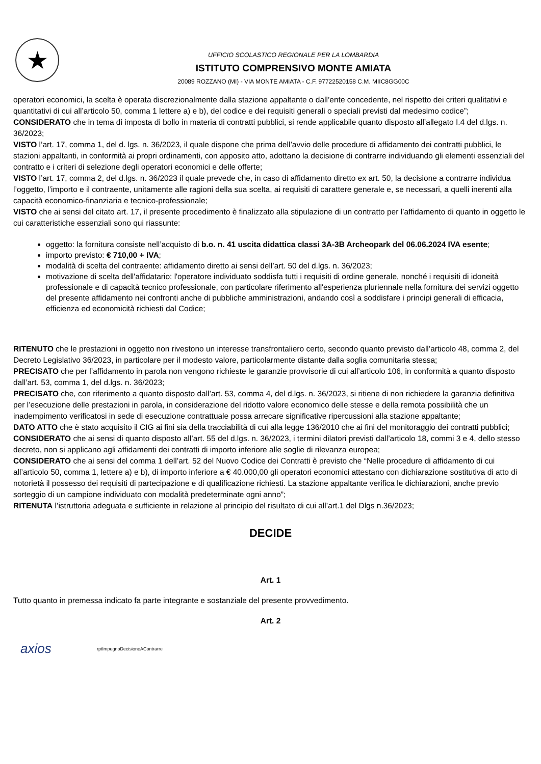★
UFFICIO SCOLASTICO REGIONALE PER LA LOMBARDIA
ISTITUTO COMPRENSIVO MONTE AMIATA
20089 ROZZANO (MI) - VIA MONTE AMIATA - C.F. 97722520158 C.M. MIIC8GG00C
operatori economici, la scelta è operata discrezionalmente dalla stazione appaltante o dall’ente concedente, nel rispetto dei criteri qualitativi e quantitativi di cui all’articolo 50, comma 1 lettere a) e b), del codice e dei requisiti generali o speciali previsti dal medesimo codice”;
CONSIDERATO che in tema di imposta di bollo in materia di contratti pubblici, si rende applicabile quanto disposto all’allegato I.4 del d.lgs. n. 36/2023;
VISTO l’art. 17, comma 1, del d. lgs. n. 36/2023, il quale dispone che prima dell’avvio delle procedure di affidamento dei contratti pubblici, le stazioni appaltanti, in conformità ai propri ordinamenti, con apposito atto, adottano la decisione di contrarre individuando gli elementi essenziali del contratto e i criteri di selezione degli operatori economici e delle offerte;
VISTO l’art. 17, comma 2, del d.lgs. n. 36/2023 il quale prevede che, in caso di affidamento diretto ex art. 50, la decisione a contrarre individua l’oggetto, l’importo e il contraente, unitamente alle ragioni della sua scelta, ai requisiti di carattere generale e, se necessari, a quelli inerenti alla capacità economico-finanziaria e tecnico-professionale;
VISTO che ai sensi del citato art. 17, il presente procedimento è finalizzato alla stipulazione di un contratto per l’affidamento di quanto in oggetto le cui caratteristiche essenziali sono qui riassunte:
oggetto: la fornitura consiste nell’acquisto di b.o. n. 41 uscita didattica classi 3A-3B Archeopark del 06.06.2024 IVA esente;
importo previsto: € 710,00 + IVA;
modalità di scelta del contraente: affidamento diretto ai sensi dell’art. 50 del d.lgs. n. 36/2023;
motivazione di scelta dell'affidatario: l'operatore individuato soddisfa tutti i requisiti di ordine generale, nonché i requisiti di idoneità professionale e di capacità tecnico professionale, con particolare riferimento all'esperienza pluriennale nella fornitura dei servizi oggetto del presente affidamento nei confronti anche di pubbliche amministrazioni, andando così a soddisfare i principi generali di efficacia, efficienza ed economicità richiesti dal Codice;
RITENUTO che le prestazioni in oggetto non rivestono un interesse transfrontaliero certo, secondo quanto previsto dall’articolo 48, comma 2, del Decreto Legislativo 36/2023, in particolare per il modesto valore, particolarmente distante dalla soglia comunitaria stessa;
PRECISATO che per l’affidamento in parola non vengono richieste le garanzie provvisorie di cui all’articolo 106, in conformità a quanto disposto dall’art. 53, comma 1, del d.lgs. n. 36/2023;
PRECISATO che, con riferimento a quanto disposto dall’art. 53, comma 4, del d.lgs. n. 36/2023, si ritiene di non richiedere la garanzia definitiva per l’esecuzione delle prestazioni in parola, in considerazione del ridotto valore economico delle stesse e della remota possibilità che un inadempimento verificatosi in sede di esecuzione contrattuale possa arrecare significative ripercussioni alla stazione appaltante;
DATO ATTO che è stato acquisito il CIG ai fini sia della tracciabilità di cui alla legge 136/2010 che ai fini del monitoraggio dei contratti pubblici;
CONSIDERATO che ai sensi di quanto disposto all’art. 55 del d.lgs. n. 36/2023, i termini dilatori previsti dall’articolo 18, commi 3 e 4, dello stesso decreto, non si applicano agli affidamenti dei contratti di importo inferiore alle soglie di rilevanza europea;
CONSIDERATO che ai sensi del comma 1 dell’art. 52 del Nuovo Codice dei Contratti è previsto che “Nelle procedure di affidamento di cui all’articolo 50, comma 1, lettere a) e b), di importo inferiore a € 40.000,00 gli operatori economici attestano con dichiarazione sostitutiva di atto di notorietà il possesso dei requisiti di partecipazione e di qualificazione richiesti. La stazione appaltante verifica le dichiarazioni, anche previo sorteggio di un campione individuato con modalità predeterminate ogni anno”;
RITENUTA l’istruttoria adeguata e sufficiente in relazione al principio del risultato di cui all’art.1 del Dlgs n.36/2023;
DECIDE
Art. 1
Tutto quanto in premessa indicato fa parte integrante e sostanziale del presente provvedimento.
Art. 2
axios
rptImpegnoDecisioneAContrarre